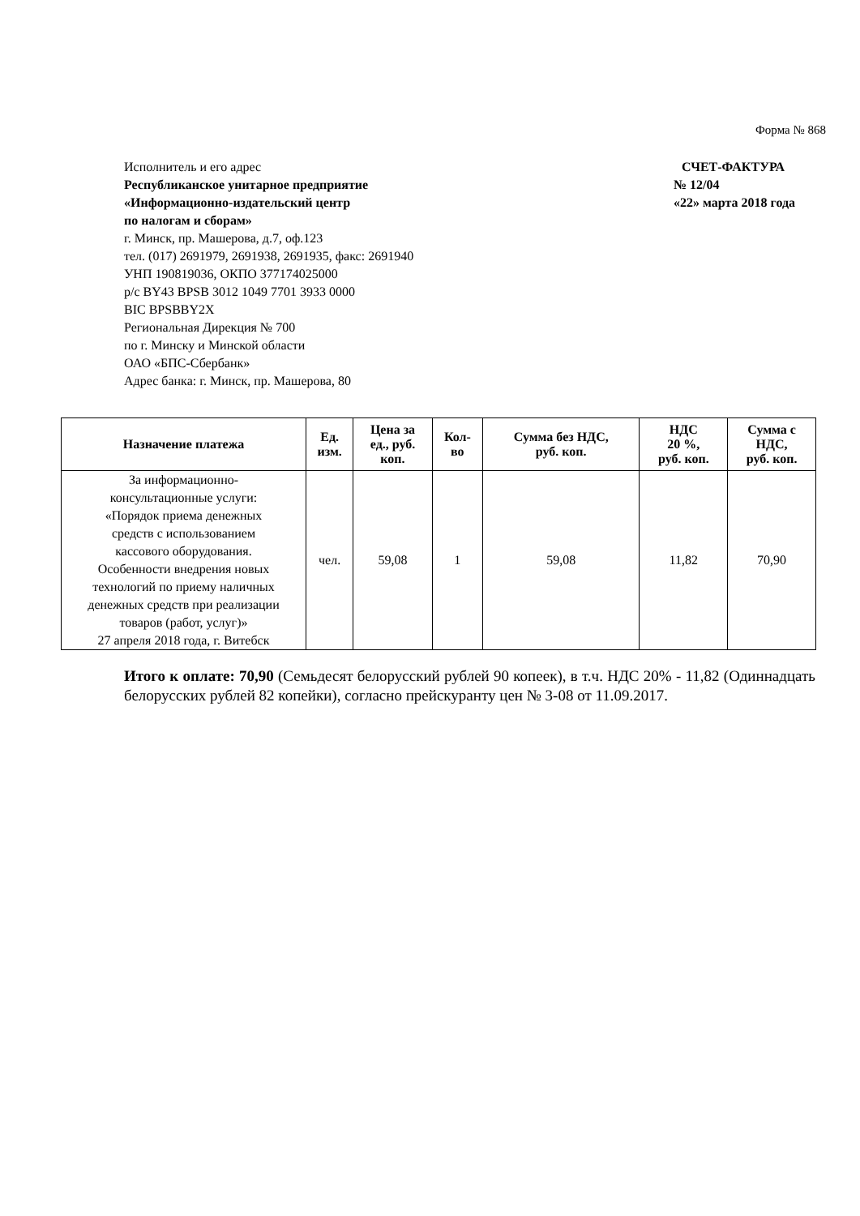Форма № 868
Исполнитель и его адрес
Республиканское унитарное предприятие
«Информационно-издательский центр
по налогам и сборам»
г. Минск, пр. Машерова, д.7, оф.123
тел. (017) 2691979, 2691938, 2691935, факс: 2691940
УНП 190819036, ОКПО 377174025000
р/с BY43 BPSB 3012 1049 7701 3933 0000
BIC BPSBBY2X
Региональная Дирекция № 700
по г. Минску и Минской области
ОАО «БПС-Сбербанк»
Адрес банка: г. Минск, пр. Машерова, 80
СЧЕТ-ФАКТУРА
№ 12/04
«22» марта 2018 года
| Назначение платежа | Ед. изм. | Цена за ед., руб. коп. | Кол- во | Сумма без НДС, руб. коп. | НДС 20 %, руб. коп. | Сумма с НДС, руб. коп. |
| --- | --- | --- | --- | --- | --- | --- |
| За информационно- консультационные услуги: «Порядок приема денежных средств с использованием кассового оборудования. Особенности внедрения новых технологий по приему наличных денежных средств при реализации товаров (работ, услуг)» 27 апреля 2018 года, г. Витебск | чел. | 59,08 | 1 | 59,08 | 11,82 | 70,90 |
Итого к оплате: 70,90 (Семьдесят белорусский рублей 90 копеек), в т.ч. НДС 20% - 11,82 (Одиннадцать белорусских рублей 82 копейки), согласно прейскуранту цен № 3-08 от 11.09.2017.